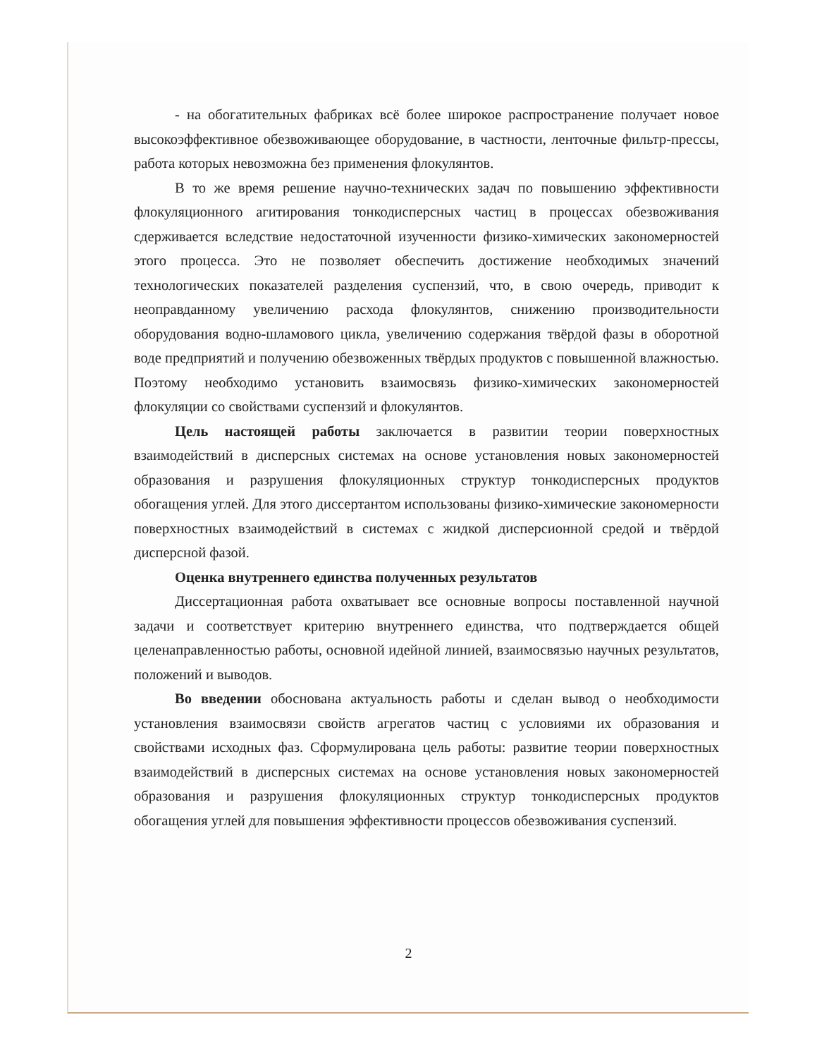- на обогатительных фабриках всё более широкое распространение получает новое высокоэффективное обезвоживающее оборудование, в частности, ленточные фильтр-прессы, работа которых невозможна без применения флокулянтов.
В то же время решение научно-технических задач по повышению эффективности флокуляционного агитирования тонкодисперсных частиц в процессах обезвоживания сдерживается вследствие недостаточной изученности физико-химических закономерностей этого процесса. Это не позволяет обеспечить достижение необходимых значений технологических показателей разделения суспензий, что, в свою очередь, приводит к неоправданному увеличению расхода флокулянтов, снижению производительности оборудования водно-шламового цикла, увеличению содержания твёрдой фазы в оборотной воде предприятий и получению обезвоженных твёрдых продуктов с повышенной влажностью. Поэтому необходимо установить взаимосвязь физико-химических закономерностей флокуляции со свойствами суспензий и флокулянтов.
Цель настоящей работы заключается в развитии теории поверхностных взаимодействий в дисперсных системах на основе установления новых закономерностей образования и разрушения флокуляционных структур тонкодисперсных продуктов обогащения углей. Для этого диссертантом использованы физико-химические закономерности поверхностных взаимодействий в системах с жидкой дисперсионной средой и твёрдой дисперсной фазой.
Оценка внутреннего единства полученных результатов
Диссертационная работа охватывает все основные вопросы поставленной научной задачи и соответствует критерию внутреннего единства, что подтверждается общей целенаправленностью работы, основной идейной линией, взаимосвязью научных результатов, положений и выводов.
Во введении обоснована актуальность работы и сделан вывод о необходимости установления взаимосвязи свойств агрегатов частиц с условиями их образования и свойствами исходных фаз. Сформулирована цель работы: развитие теории поверхностных взаимодействий в дисперсных системах на основе установления новых закономерностей образования и разрушения флокуляционных структур тонкодисперсных продуктов обогащения углей для повышения эффективности процессов обезвоживания суспензий.
2